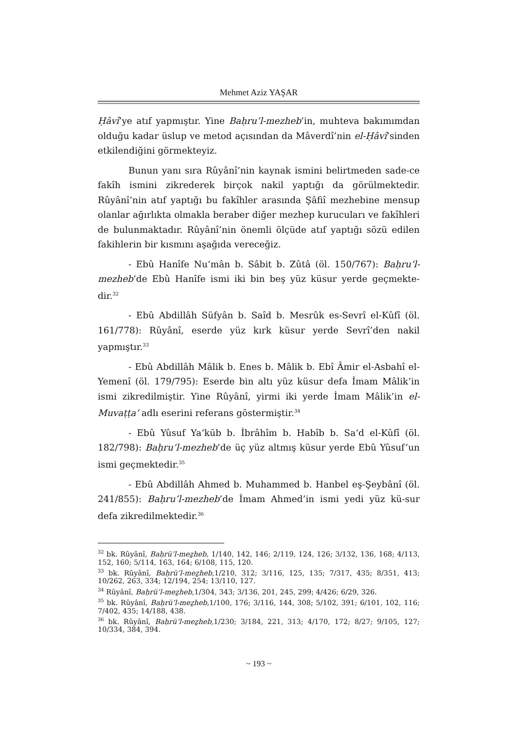Mehmet Aziz YAŞAR
Ḥâvî’ye atıf yapmıştır. Yine Baḥru’l-mezheb’in, muhteva bakımımdan olduğu kadar üslup ve metod açısından da Mâverdî’nin el-Ḥâvî’sinden etkilendiğini görmekteyiz.
Bunun yanı sıra Rûyânî’nin kaynak ismini belirtmeden sade-ce fakîh ismini zikrederek birçok nakil yaptığı da görülmektedir. Rûyânî’nin atıf yaptığı bu fakîhler arasında Şâfiî mezhebine mensup olanlar ağırlıkta olmakla beraber diğer mezhep kurucuları ve fakîhleri de bulunmaktadır. Rûyânî’nin önemli ölçüde atıf yaptığı sözü edilen fakihlerin bir kısmını aşağıda vereceğiz.
- Ebû Hanîfe Nu‘mân b. Sâbit b. Zûtâ (öl. 150/767): Baḥru’l-mezheb’de Ebû Hanîfe ismi iki bin beş yüz küsur yerde geçmekte-dir.<sup>32</sup>
- Ebû Abdillâh Süfyân b. Saîd b. Mesrûk es-Sevrî el-Kûfî (öl. 161/778): Rûyânî, eserde yüz kırk küsur yerde Sevrî’den nakil yapmıştır.<sup>33</sup>
- Ebû Abdillâh Mâlik b. Enes b. Mâlik b. Ebî Âmir el-Asbahî el-Yemenî (öl. 179/795): Eserde bin altı yüz küsur defa İmam Mâlik’in ismi zikredilmiştir. Yine Rûyânî, yirmi iki yerde İmam Mâlik’in el-Muvaṭṭa’ adlı eserini referans göstermiştir.<sup>34</sup>
- Ebû Yûsuf Ya‘kūb b. İbrâhîm b. Habîb b. Sa‘d el-Kûfî (öl. 182/798): Baḥru’l-mezheb’de üç yüz altmış küsur yerde Ebû Yûsuf’un ismi geçmektedir.<sup>35</sup>
- Ebû Abdillâh Ahmed b. Muhammed b. Hanbel eş-Şeybânî (öl. 241/855): Baḥru’l-mezheb’de İmam Ahmed’in ismi yedi yüz kü-sur defa zikredilmektedir.<sup>36</sup>
<sup>32</sup> bk. Rûyânî, Baḥrü’l-meẕheb, 1/140, 142, 146; 2/119, 124, 126; 3/132, 136, 168; 4/113, 152, 160; 5/114, 163, 164; 6/108, 115, 120.
<sup>33</sup> bk. Rûyânî, Baḥrü’l-meẕheb, 1/210, 312; 3/116, 125, 135; 7/317, 435; 8/351, 413; 10/262, 263, 334; 12/194, 254; 13/110, 127.
<sup>34</sup> Rûyânî, Baḥrü’l-meẕheb, 1/304, 343; 3/136, 201, 245, 299; 4/426; 6/29, 326.
<sup>35</sup> bk. Rûyânî, Baḥrü’l-meẕheb, 1/100, 176; 3/116, 144, 308; 5/102, 391; 6/101, 102, 116; 7/402, 435; 14/188, 438.
<sup>36</sup> bk. Rûyânî, Baḥrü’l-meẕheb, 1/230; 3/184, 221, 313; 4/170, 172; 8/27; 9/105, 127; 10/334, 384, 394.
~ 193 ~